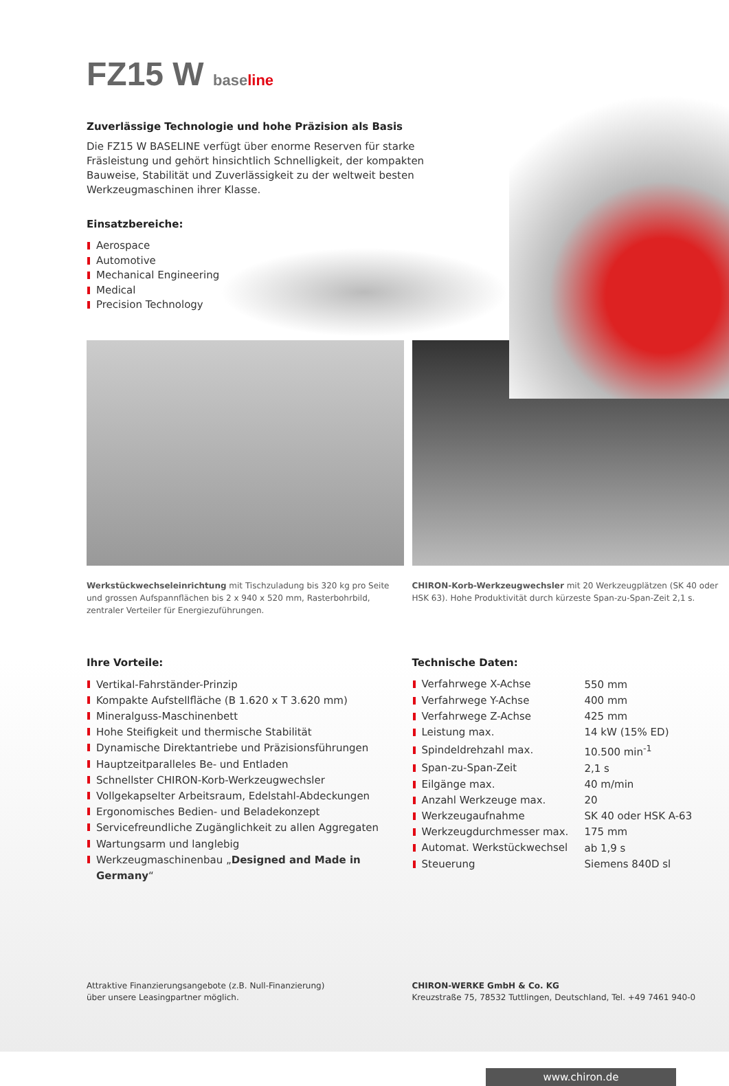FZ15 W baseline
Zuverlässige Technologie und hohe Präzision als Basis
Die FZ15 W BASELINE verfügt über enorme Reserven für starke Fräsleistung und gehört hinsichtlich Schnelligkeit, der kompakten Bauweise, Stabilität und Zuverlässigkeit zu der weltweit besten Werkzeugmaschinen ihrer Klasse.
Einsatzbereiche:
Aerospace
Automotive
Mechanical Engineering
Medical
Precision Technology
Werkstückwechseleinrichtung mit Tischzuladung bis 320 kg pro Seite und grossen Aufspannflächen bis 2 x 940 x 520 mm, Rasterbohrbild, zentraler Verteiler für Energiezuführungen.
CHIRON-Korb-Werkzeugwechsler mit 20 Werkzeugplätzen (SK 40 oder HSK 63). Hohe Produktivität durch kürzeste Span-zu-Span-Zeit 2,1 s.
Ihre Vorteile:
Vertikal-Fahrständer-Prinzip
Kompakte Aufstellfläche (B 1.620 x T 3.620 mm)
Mineralguss-Maschinenbett
Hohe Steifigkeit und thermische Stabilität
Dynamische Direktantriebe und Präzisionsführungen
Hauptzeitparalleles Be- und Entladen
Schnellster CHIRON-Korb-Werkzeugwechsler
Vollgekapselter Arbeitsraum, Edelstahl-Abdeckungen
Ergonomisches Bedien- und Beladekonzept
Servicefreundliche Zugänglichkeit zu allen Aggregaten
Wartungsarm und langlebig
Werkzeugmaschinenbau „Designed and Made in Germany“
Technische Daten:
| Verfahrwege X-Achse | 550 mm |
| Verfahrwege Y-Achse | 400 mm |
| Verfahrwege Z-Achse | 425 mm |
| Leistung max. | 14 kW (15% ED) |
| Spindeldrehzahl max. | 10.500 min<sup>-1</sup> |
| Span-zu-Span-Zeit | 2,1 s |
| Eilgänge max. | 40 m/min |
| Anzahl Werkzeuge max. | 20 |
| Werkzeugaufnahme | SK 40 oder HSK A-63 |
| Werkzeugdurchmesser max. | 175 mm |
| Automat. Werkstückwechsel | ab 1,9 s |
| Steuerung | Siemens 840D sl |
Attraktive Finanzierungsangebote (z.B. Null-Finanzierung)
über unsere Leasingpartner möglich.
CHIRON-WERKE GmbH & Co. KG
Kreuzstraße 75, 78532 Tuttlingen, Deutschland, Tel. +49 7461 940-0
www.chiron.de